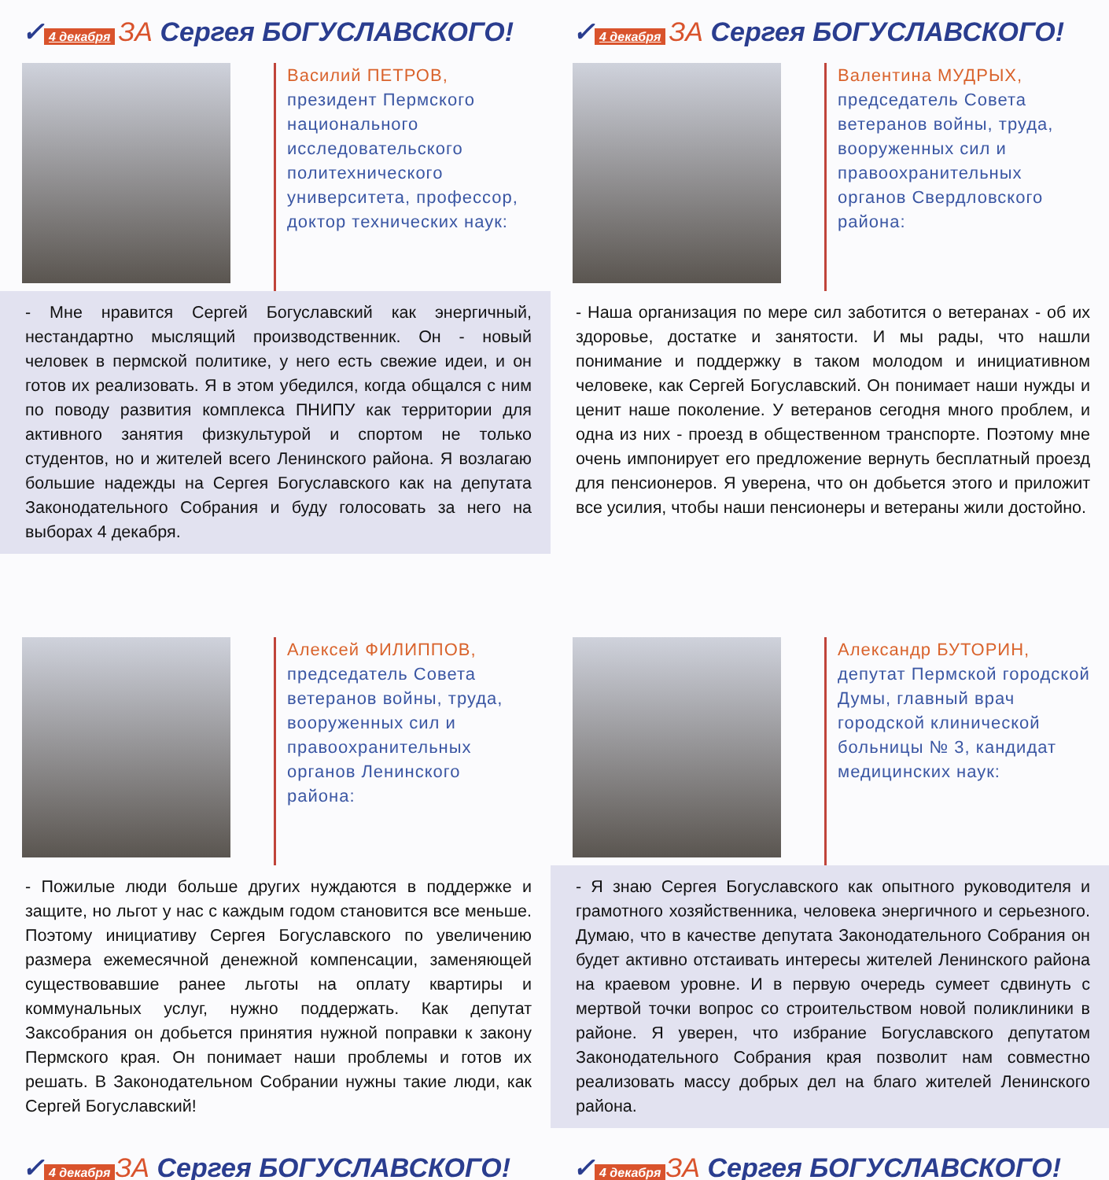✓ 4 декабря ЗА Сергея БОГУСЛАВСКОГО!
Василий ПЕТРОВ,
президент Пермского национального исследовательского политехнического университета, профессор, доктор технических наук:
- Мне нравится Сергей Богуславский как энергичный, нестандартно мыслящий производственник. Он - новый человек в пермской политике, у него есть свежие идеи, и он готов их реализовать. Я в этом убедился, когда общался с ним по поводу развития комплекса ПНИПУ как территории для активного занятия физкультурой и спортом не только студентов, но и жителей всего Ленинского района. Я возлагаю большие надежды на Сергея Богуславского как на депутата Законодательного Собрания и буду голосовать за него на выборах 4 декабря.
✓ 4 декабря ЗА Сергея БОГУСЛАВСКОГО!
Валентина МУДРЫХ,
председатель Совета ветеранов войны, труда, вооруженных сил и правоохранительных органов Свердловского района:
- Наша организация по мере сил заботится о ветеранах - об их здоровье, достатке и занятости. И мы рады, что нашли понимание и поддержку в таком молодом и инициативном человеке, как Сергей Богуславский. Он понимает наши нужды и ценит наше поколение. У ветеранов сегодня много проблем, и одна из них - проезд в общественном транспорте. Поэтому мне очень импонирует его предложение вернуть бесплатный проезд для пенсионеров. Я уверена, что он добьется этого и приложит все усилия, чтобы наши пенсионеры и ветераны жили достойно.
Алексей ФИЛИППОВ,
председатель Совета ветеранов войны, труда, вооруженных сил и правоохранительных органов Ленинского района:
- Пожилые люди больше других нуждаются в поддержке и защите, но льгот у нас с каждым годом становится все меньше. Поэтому инициативу Сергея Богуславского по увеличению размера ежемесячной денежной компенсации, заменяющей существовавшие ранее льготы на оплату квартиры и коммунальных услуг, нужно поддержать. Как депутат Заксобрания он добьется принятия нужной поправки к закону Пермского края. Он понимает наши проблемы и готов их решать. В Законодательном Собрании нужны такие люди, как Сергей Богуславский!
✓ 4 декабря ЗА Сергея БОГУСЛАВСКОГО!
Александр БУТОРИН,
депутат Пермской городской Думы, главный врач городской клинической больницы № 3, кандидат медицинских наук:
- Я знаю Сергея Богуславского как опытного руководителя и грамотного хозяйственника, человека энергичного и серьезного. Думаю, что в качестве депутата Законодательного Собрания он будет активно отстаивать интересы жителей Ленинского района на краевом уровне. И в первую очередь сумеет сдвинуть с мертвой точки вопрос со строительством новой поликлиники в районе. Я уверен, что избрание Богуславского депутатом Законодательного Собрания края позволит нам совместно реализовать массу добрых дел на благо жителей Ленинского района.
✓ 4 декабря ЗА Сергея БОГУСЛАВСКОГО!